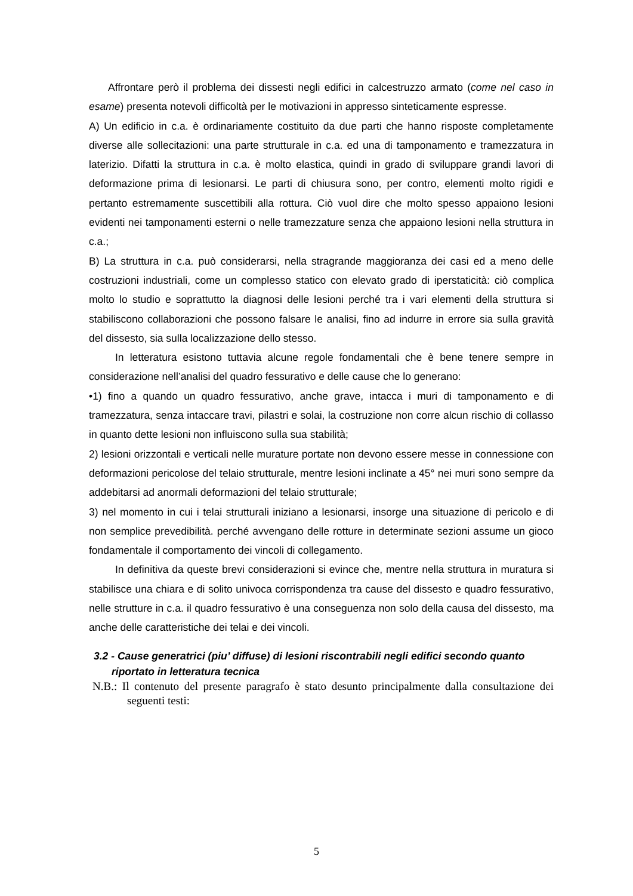Affrontare però il problema dei dissesti negli edifici in calcestruzzo armato (come nel caso in esame) presenta notevoli difficoltà per le motivazioni in appresso sinteticamente espresse.
A) Un edificio in c.a. è ordinariamente costituito da due parti che hanno risposte completamente diverse alle sollecitazioni: una parte strutturale in c.a. ed una di tamponamento e tramezzatura in laterizio. Difatti la struttura in c.a. è molto elastica, quindi in grado di sviluppare grandi lavori di deformazione prima di lesionarsi. Le parti di chiusura sono, per contro, elementi molto rigidi e pertanto estremamente suscettibili alla rottura. Ciò vuol dire che molto spesso appaiono lesioni evidenti nei tamponamenti esterni o nelle tramezzature senza che appaiono lesioni nella struttura in c.a.;
B) La struttura in c.a. può considerarsi, nella stragrande maggioranza dei casi ed a meno delle costruzioni industriali, come un complesso statico con elevato grado di iperstaticità: ciò complica molto lo studio e soprattutto la diagnosi delle lesioni perché tra i vari elementi della struttura si stabiliscono collaborazioni che possono falsare le analisi, fino ad indurre in errore sia sulla gravità del dissesto, sia sulla localizzazione dello stesso.
In letteratura esistono tuttavia alcune regole fondamentali che è bene tenere sempre in considerazione nell’analisi del quadro fessurativo e delle cause che lo generano:
•1) fino a quando un quadro fessurativo, anche grave, intacca i muri di tamponamento e di tramezzatura, senza intaccare travi, pilastri e solai, la costruzione non corre alcun rischio di collasso in quanto dette lesioni non influiscono sulla sua stabilità;
2) lesioni orizzontali e verticali nelle murature portate non devono essere messe in connessione con deformazioni pericolose del telaio strutturale, mentre lesioni inclinate a 45° nei muri sono sempre da addebitarsi ad anormali deformazioni del telaio strutturale;
3) nel momento in cui i telai strutturali iniziano a lesionarsi, insorge una situazione di pericolo e di non semplice prevedibilità. perché avvengano delle rotture in determinate sezioni assume un gioco fondamentale il comportamento dei vincoli di collegamento.
In definitiva da queste brevi considerazioni si evince che, mentre nella struttura in muratura si stabilisce una chiara e di solito univoca corrispondenza tra cause del dissesto e quadro fessurativo, nelle strutture in c.a. il quadro fessurativo è una conseguenza non solo della causa del dissesto, ma anche delle caratteristiche dei telai e dei vincoli.
3.2 - Cause generatrici (piu’ diffuse) di lesioni riscontrabili negli edifici secondo quanto riportato in letteratura tecnica
N.B.: Il contenuto del presente paragrafo è stato desunto principalmente dalla consultazione dei seguenti testi:
5